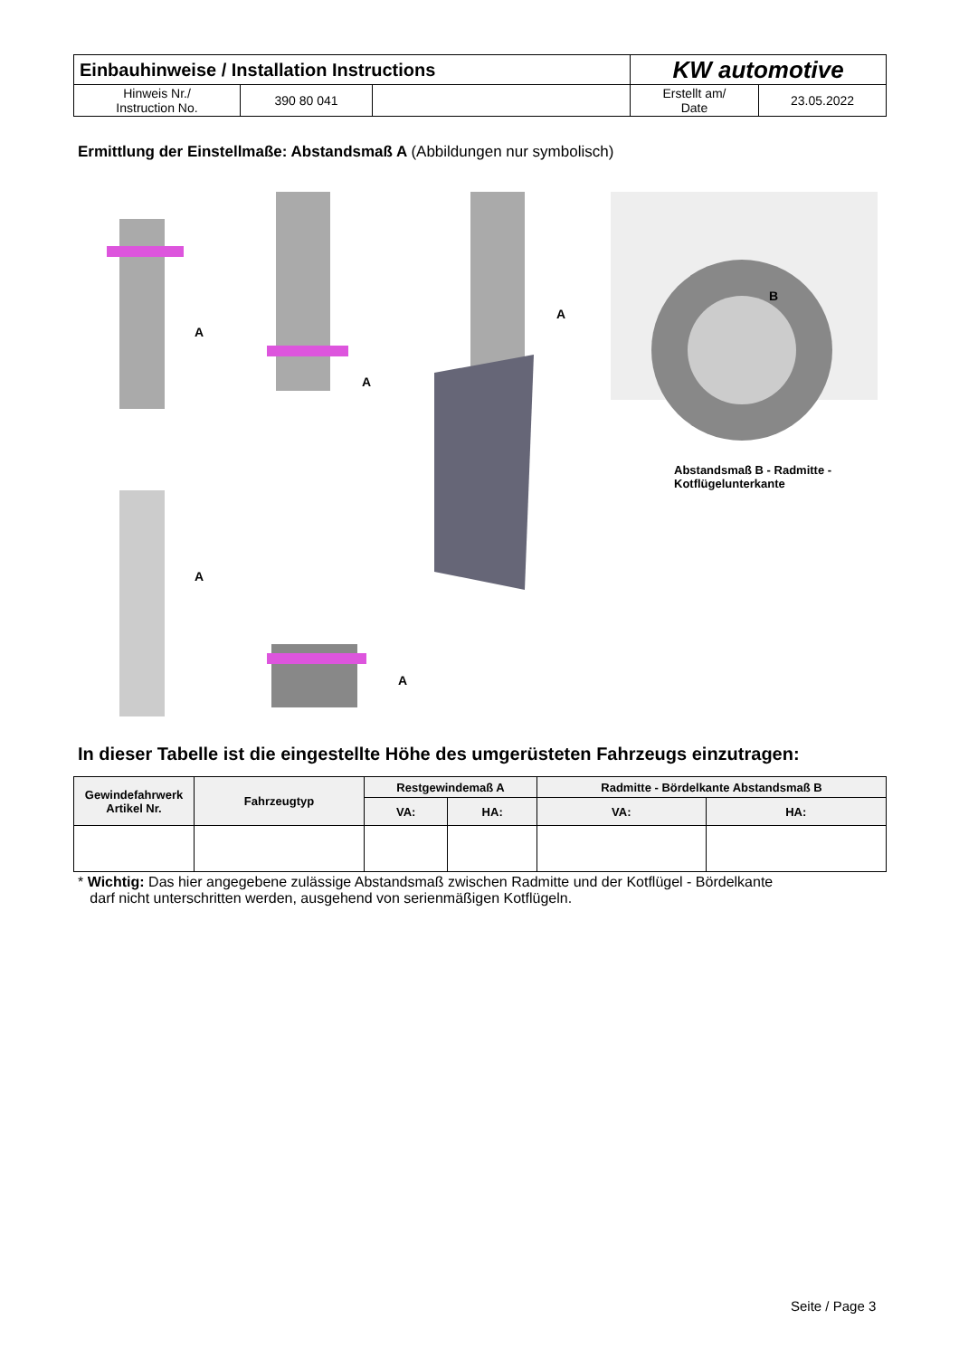| Einbauhinweise / Installation Instructions | | | KW automotive | |
| Hinweis Nr./ Instruction No. | 390 80 041 | | Erstellt am/ Date | 23.05.2022 |
Ermittlung der Einstellmaße: Abstandsmaß A (Abbildungen nur symbolisch)
A
A
A
B
A
A
Abstandsmaß B - Radmitte -
Kotflügelunterkante
In dieser Tabelle ist die eingestellte Höhe des umgerüsteten Fahrzeugs einzutragen:
| Gewindefahrwerk Artikel Nr. | Fahrzeugtyp | Restgewindemaß A | | Radmitte - Bördelkante Abstandsmaß B | |
| --- | --- | --- | --- | --- | --- |
| | | VA: | HA: | VA: | HA: |
* Wichtig: Das hier angegebene zulässige Abstandsmaß zwischen Radmitte und der Kotflügel - Bördelkante
darf nicht unterschritten werden, ausgehend von serienmäßigen Kotflügeln.
Seite / Page 3